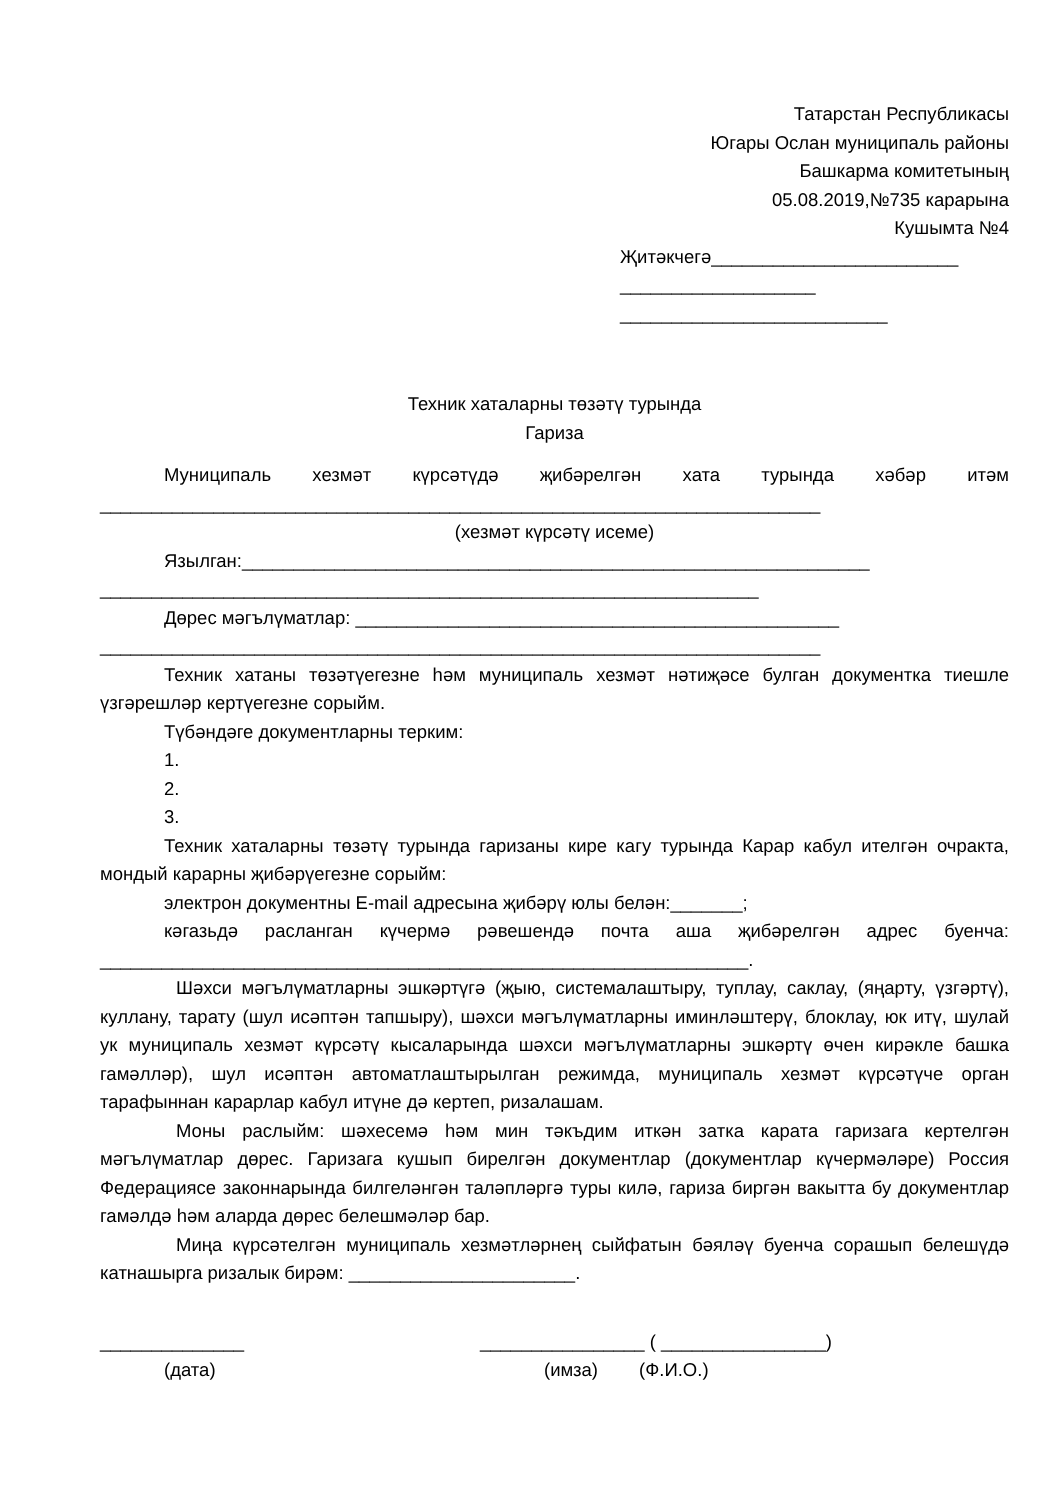Татарстан Республикасы
Югары Ослан муниципаль районы
Башкарма комитетының
05.08.2019,№735 карарына
Кушымта №4
Җитәкчегә________________________
___________________
__________________________
Техник хаталарны төзәтү турында
Гариза
Муниципаль хезмәт күрсәтүдә җибәрелгән хата турында хәбәр итәм
______________________________________________________________________
(хезмәт күрсәтү исеме)
Язылган:_____________________________________________________________
________________________________________________________________
Дөрес мәгълүматлар: _______________________________________________
______________________________________________________________________
Техник хатаны төзәтүегезне һәм муниципаль хезмәт нәтиҗәсе булган документка тиешле үзгәрешләр кертүегезне сорыйм.
Түбәндәге документларны терким:
1.
2.
3.
Техник хаталарны төзәтү турында гаризаны кире кагу турында Карар кабул ителгән очракта, мондый карарны җибәрүегезне сорыйм:
электрон документны E-mail адресына җибәрү юлы белән:_______;
кәгазьдә расланган күчермә рәвешендә почта аша җибәрелгән адрес буенча: _______________________________________________________________.
Шәхси мәгълүматларны эшкәртүгә (җыю, системалаштыру, туплау, саклау, (яңарту, үзгәртү), куллану, тарату (шул исәптән тапшыру), шәхси мәгълүматларны иминләштерү, блоклау, юк итү, шулай ук муниципаль хезмәт күрсәтү кысаларында шәхси мәгълүматларны эшкәртү өчен кирәкле башка гамәлләр), шул исәптән автоматлаштырылган режимда, муниципаль хезмәт күрсәтүче орган тарафыннан карарлар кабул итүне дә кертеп, ризалашам.
Моны раслыйм: шәхесемә һәм мин тәкъдим иткән затка карата гаризага кертелгән мәгълүматлар дөрес. Гаризага кушып бирелгән документлар (документлар күчермәләре) Россия Федерациясе законнарында билгеләнгән таләпләргә туры килә, гариза биргән вакытта бу документлар гамәлдә һәм аларда дөрес белешмәләр бар.
Миңа күрсәтелгән муниципаль хезмәтләрнең сыйфатын бәяләү буенча сорашып белешүдә катнашырга ризалык бирәм: ______________________.
______________
(дата)
________________ ( ________________)
(имза) (Ф.И.О.)